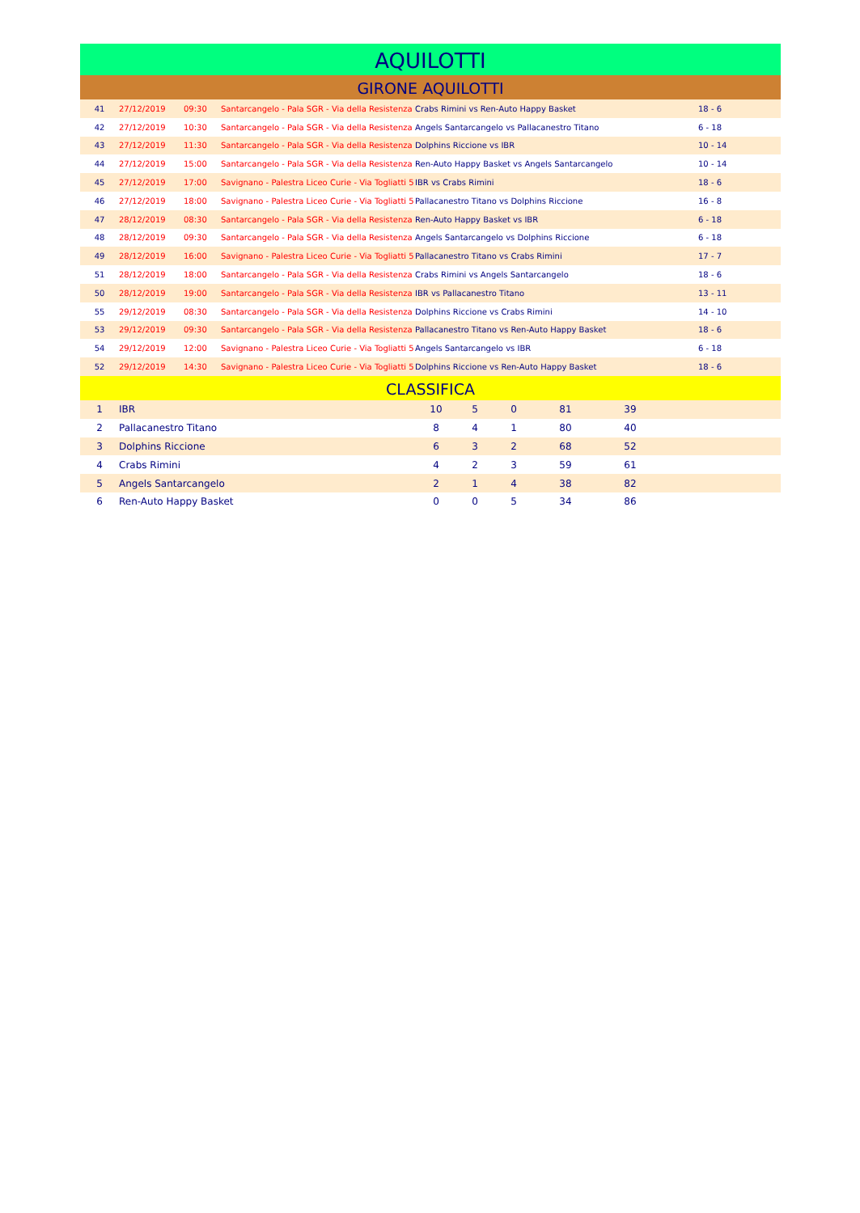AQUILOTTI
GIRONE AQUILOTTI
| 41 | 27/12/2019 | 09:30 | Santarcangelo - Pala SGR - Via della Resistenza | Crabs Rimini vs Ren-Auto Happy Basket | 18 - 6 |
| 42 | 27/12/2019 | 10:30 | Santarcangelo - Pala SGR - Via della Resistenza | Angels Santarcangelo vs Pallacanestro Titano | 6 - 18 |
| 43 | 27/12/2019 | 11:30 | Santarcangelo - Pala SGR - Via della Resistenza | Dolphins Riccione vs IBR | 10 - 14 |
| 44 | 27/12/2019 | 15:00 | Santarcangelo - Pala SGR - Via della Resistenza | Ren-Auto Happy Basket vs Angels Santarcangelo | 10 - 14 |
| 45 | 27/12/2019 | 17:00 | Savignano - Palestra Liceo Curie - Via Togliatti 5 | IBR vs Crabs Rimini | 18 - 6 |
| 46 | 27/12/2019 | 18:00 | Savignano - Palestra Liceo Curie - Via Togliatti 5 | Pallacanestro Titano vs Dolphins Riccione | 16 - 8 |
| 47 | 28/12/2019 | 08:30 | Santarcangelo - Pala SGR - Via della Resistenza | Ren-Auto Happy Basket vs IBR | 6 - 18 |
| 48 | 28/12/2019 | 09:30 | Santarcangelo - Pala SGR - Via della Resistenza | Angels Santarcangelo vs Dolphins Riccione | 6 - 18 |
| 49 | 28/12/2019 | 16:00 | Savignano - Palestra Liceo Curie - Via Togliatti 5 | Pallacanestro Titano vs Crabs Rimini | 17 - 7 |
| 51 | 28/12/2019 | 18:00 | Santarcangelo - Pala SGR - Via della Resistenza | Crabs Rimini vs Angels Santarcangelo | 18 - 6 |
| 50 | 28/12/2019 | 19:00 | Santarcangelo - Pala SGR - Via della Resistenza | IBR vs Pallacanestro Titano | 13 - 11 |
| 55 | 29/12/2019 | 08:30 | Santarcangelo - Pala SGR - Via della Resistenza | Dolphins Riccione vs Crabs Rimini | 14 - 10 |
| 53 | 29/12/2019 | 09:30 | Santarcangelo - Pala SGR - Via della Resistenza | Pallacanestro Titano vs Ren-Auto Happy Basket | 18 - 6 |
| 54 | 29/12/2019 | 12:00 | Savignano - Palestra Liceo Curie - Via Togliatti 5 | Angels Santarcangelo vs IBR | 6 - 18 |
| 52 | 29/12/2019 | 14:30 | Savignano - Palestra Liceo Curie - Via Togliatti 5 | Dolphins Riccione vs Ren-Auto Happy Basket | 18 - 6 |
CLASSIFICA
| 1 | IBR | 10 | 5 | 0 | 81 | 39 | |
| 2 | Pallacanestro Titano | 8 | 4 | 1 | 80 | 40 | |
| 3 | Dolphins Riccione | 6 | 3 | 2 | 68 | 52 | |
| 4 | Crabs Rimini | 4 | 2 | 3 | 59 | 61 | |
| 5 | Angels Santarcangelo | 2 | 1 | 4 | 38 | 82 | |
| 6 | Ren-Auto Happy Basket | 0 | 0 | 5 | 34 | 86 | |